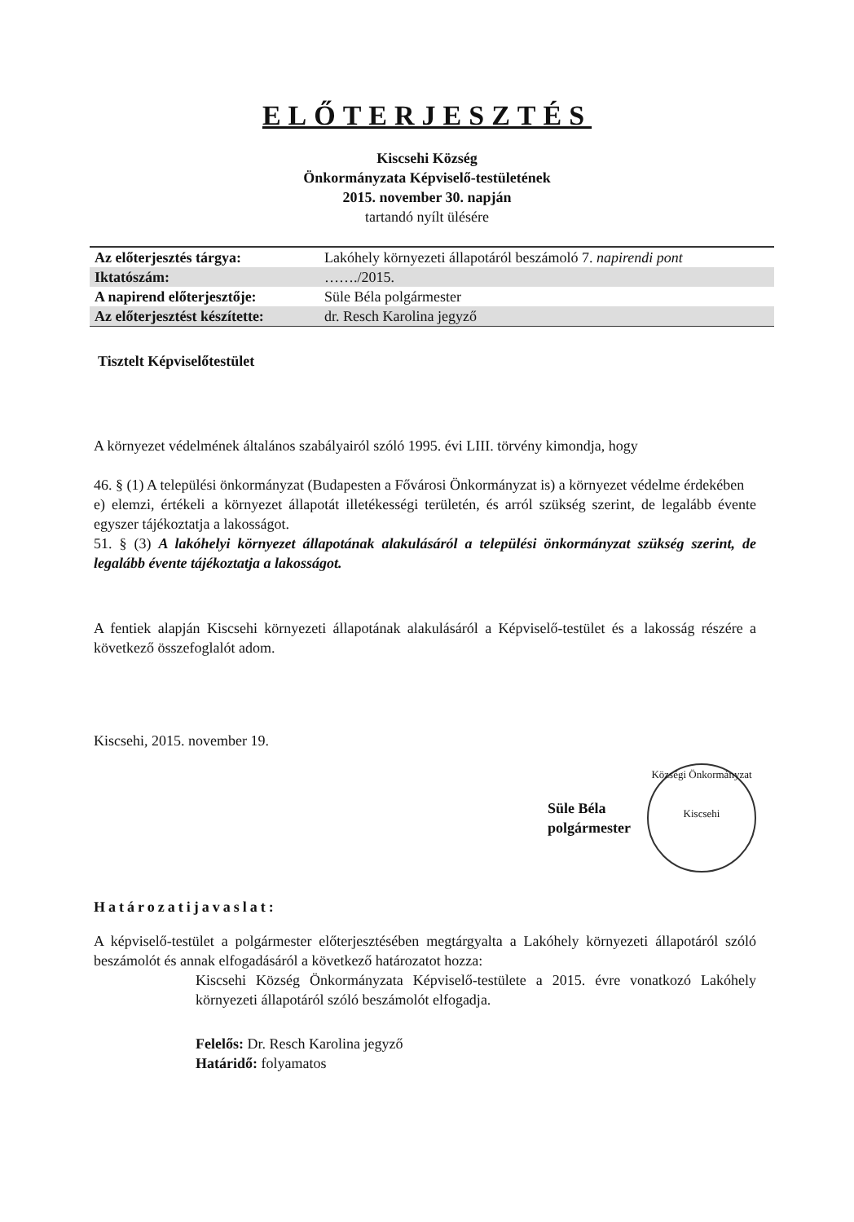ELŐTERJESZTÉS
Kiscsehi Község
Önkormányzata Képviselő-testületének
2015. november 30. napján
tartandó nyílt ülésére
| Az előterjesztés tárgya: | Lakóhely környezeti állapotáról beszámoló 7. napirendi pont |
| Iktatószám: | ……./2015. |
| A napirend előterjesztője: | Süle Béla polgármester |
| Az előterjesztést készítette: | dr. Resch Karolina jegyző |
Tisztelt Képviselőtestület
A környezet védelmének általános szabályairól szóló 1995. évi LIII. törvény kimondja, hogy
46. § (1) A települési önkormányzat (Budapesten a Fővárosi Önkormányzat is) a környezet védelme érdekében
e) elemzi, értékeli a környezet állapotát illetékességi területén, és arról szükség szerint, de legalább évente egyszer tájékoztatja a lakosságot.
51. § (3) A lakóhelyi környezet állapotának alakulásáról a települési önkormányzat szükség szerint, de legalább évente tájékoztatja a lakosságot.
A fentiek alapján Kiscsehi környezeti állapotának alakulásáról a Képviselő-testület és a lakosság részére a következő összefoglalót adom.
Kiscsehi, 2015. november 19.
Süle Béla
polgármester
Községi Önkormányzat
Kiscsehi
Határozatijavaslat:
A képviselő-testület a polgármester előterjesztésében megtárgyalta a Lakóhely környezeti állapotáról szóló beszámolót és annak elfogadásáról a következő határozatot hozza:
Kiscsehi Község Önkormányzata Képviselő-testülete a 2015. évre vonatkozó Lakóhely környezeti állapotáról szóló beszámolót elfogadja.
Felelős: Dr. Resch Karolina jegyző
Határidő: folyamatos